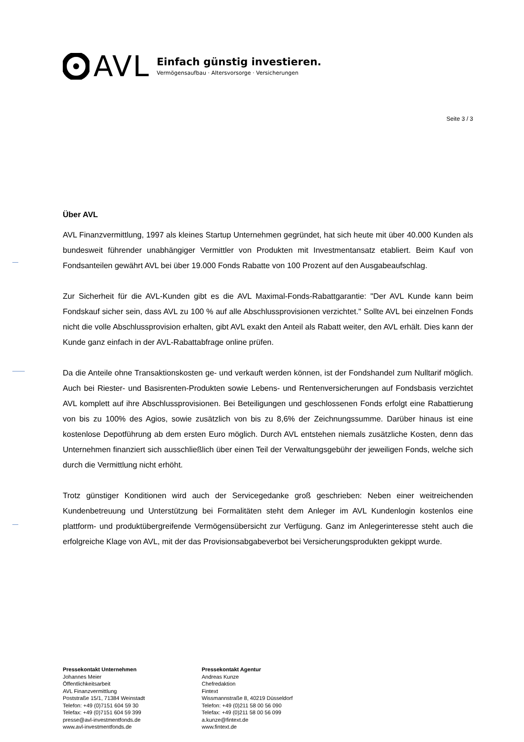AVL
Einfach günstig investieren.
Vermögensaufbau · Altersvorsorge · Versicherungen
Seite 3 / 3
Über AVL
AVL Finanzvermittlung, 1997 als kleines Startup Unternehmen gegründet, hat sich heute mit über 40.000 Kunden als bundesweit führender unabhängiger Vermittler von Produkten mit Investmentansatz etabliert. Beim Kauf von Fondsanteilen gewährt AVL bei über 19.000 Fonds Rabatte von 100 Prozent auf den Ausgabeaufschlag.
Zur Sicherheit für die AVL-Kunden gibt es die AVL Maximal-Fonds-Rabattgarantie: "Der AVL Kunde kann beim Fondskauf sicher sein, dass AVL zu 100 % auf alle Abschlussprovisionen verzichtet." Sollte AVL bei einzelnen Fonds nicht die volle Abschlussprovision erhalten, gibt AVL exakt den Anteil als Rabatt weiter, den AVL erhält. Dies kann der Kunde ganz einfach in der AVL-Rabattabfrage online prüfen.
Da die Anteile ohne Transaktionskosten ge- und verkauft werden können, ist der Fondshandel zum Nulltarif möglich. Auch bei Riester- und Basisrenten-Produkten sowie Lebens- und Rentenversicherungen auf Fondsbasis verzichtet AVL komplett auf ihre Abschlussprovisionen. Bei Beteiligungen und geschlossenen Fonds erfolgt eine Rabattierung von bis zu 100% des Agios, sowie zusätzlich von bis zu 8,6% der Zeichnungssumme. Darüber hinaus ist eine kostenlose Depotführung ab dem ersten Euro möglich. Durch AVL entstehen niemals zusätzliche Kosten, denn das Unternehmen finanziert sich ausschließlich über einen Teil der Verwaltungsgebühr der jeweiligen Fonds, welche sich durch die Vermittlung nicht erhöht.
Trotz günstiger Konditionen wird auch der Servicegedanke groß geschrieben: Neben einer weitreichenden Kundenbetreuung und Unterstützung bei Formalitäten steht dem Anleger im AVL Kundenlogin kostenlos eine plattform- und produktübergreifende Vermögensübersicht zur Verfügung. Ganz im Anlegerinteresse steht auch die erfolgreiche Klage von AVL, mit der das Provisionsabgabeverbot bei Versicherungsprodukten gekippt wurde.
Pressekontakt Unternehmen
Johannes Meier
Öffentlichkeitsarbeit
AVL Finanzvermittlung
Poststraße 15/1, 71384 Weinstadt
Telefon: +49 (0)7151 604 59 30
Telefax: +49 (0)7151 604 59 399
presse@avl-investmentfonds.de
www.avl-investmentfonds.de
Pressekontakt Agentur
Andreas Kunze
Chefredaktion
Fintext
Wissmannstraße 8, 40219 Düsseldorf
Telefon: +49 (0)211 58 00 56 090
Telefax: +49 (0)211 58 00 56 099
a.kunze@fintext.de
www.fintext.de